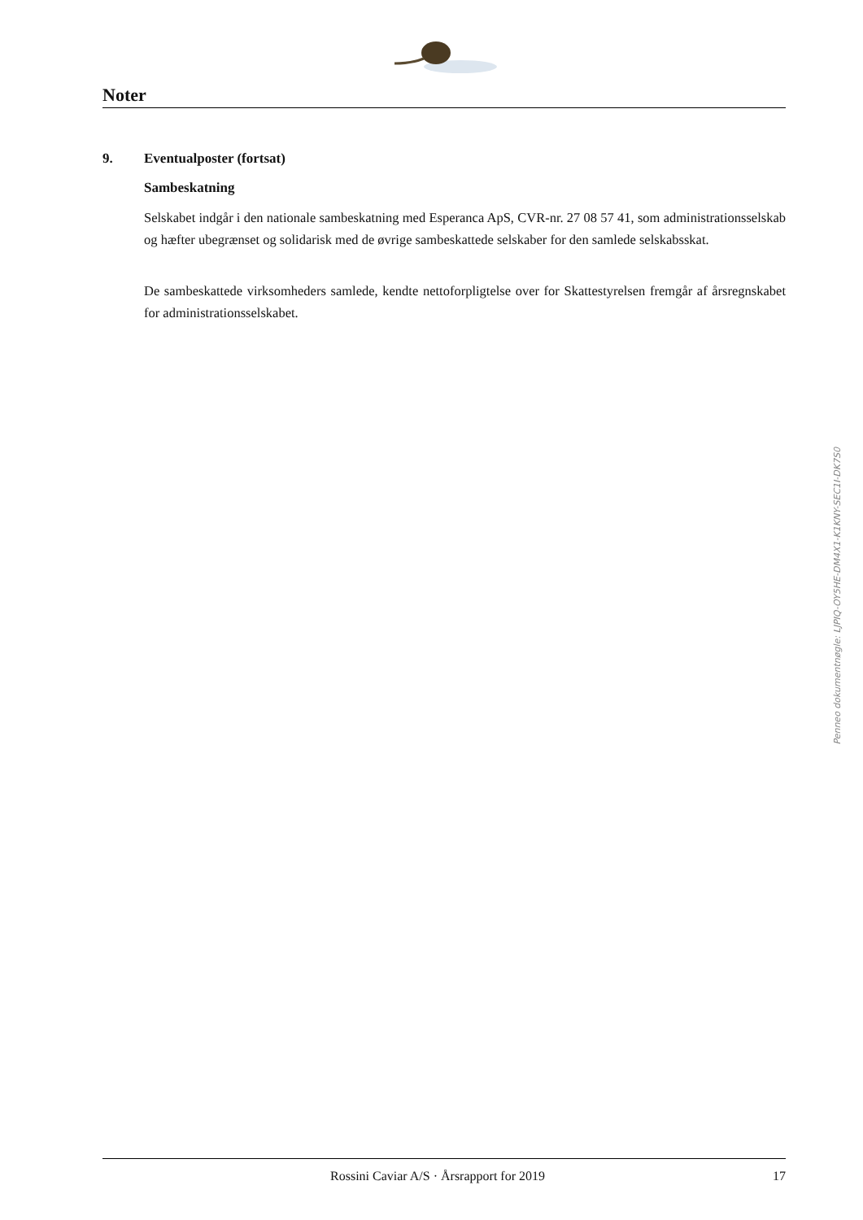Noter
9. Eventualposter (fortsat)
Sambeskatning
Selskabet indgår i den nationale sambeskatning med Esperanca ApS, CVR-nr. 27 08 57 41, som administrationsselskab og hæfter ubegrænset og solidarisk med de øvrige sambeskattede selskaber for den samlede selskabsskat.
De sambeskattede virksomheders samlede, kendte nettoforpligtelse over for Skattestyrelsen fremgår af årsregnskabet for administrationsselskabet.
Penneo dokumentnøgle: LJPIQ-OY5HE-DM4X1-K1KNY-SEC1I-DK7S0
Rossini Caviar A/S · Årsrapport for 2019
17